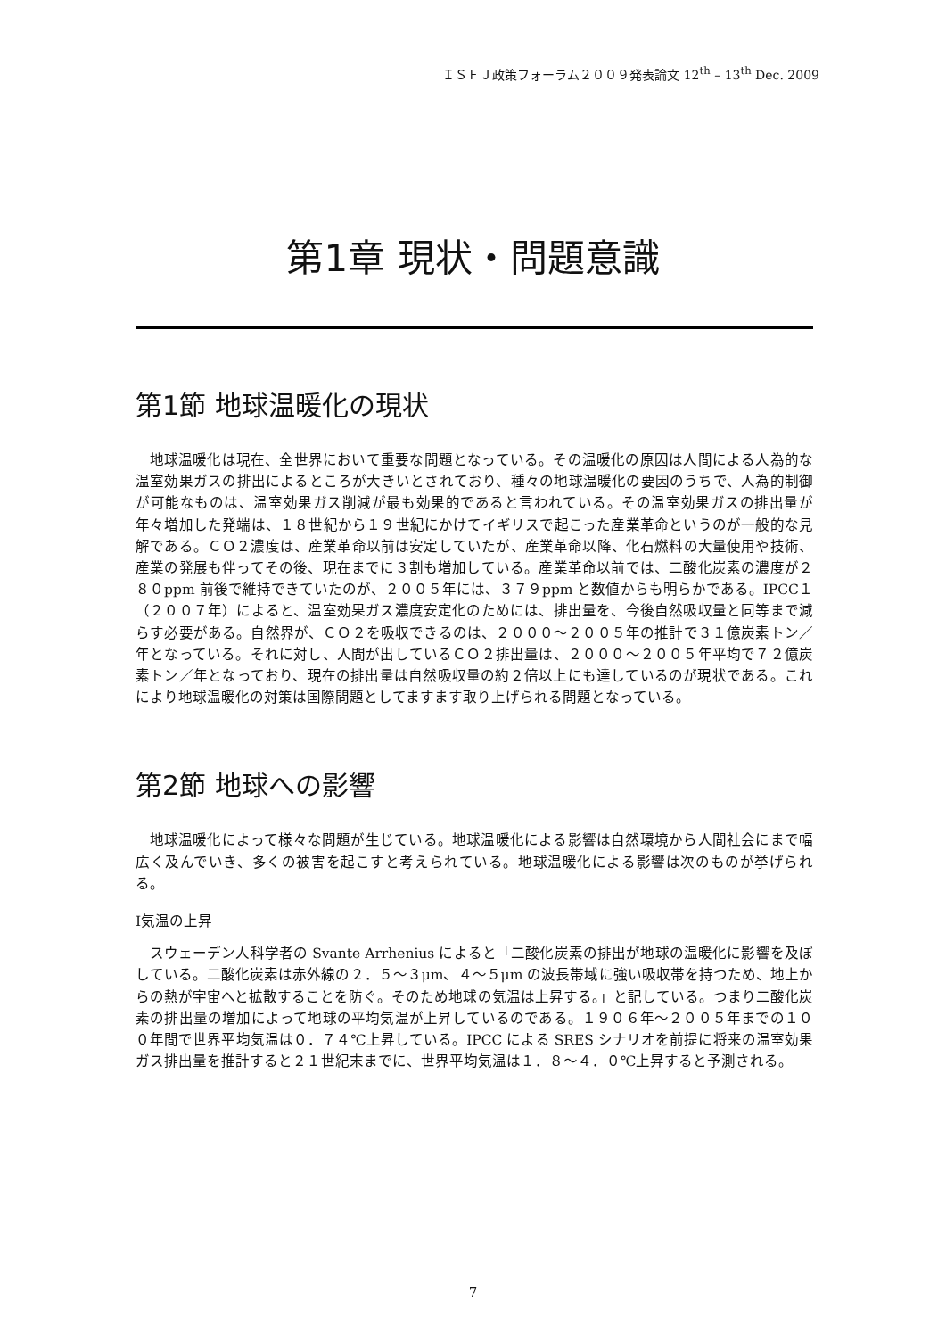ＩＳＦＪ政策フォーラム２００９発表論文 12<sup>th</sup> – 13<sup>th</sup> Dec. 2009
第1章 現状・問題意識
第1節 地球温暖化の現状
地球温暖化は現在、全世界において重要な問題となっている。その温暖化の原因は人間による人為的な温室効果ガスの排出によるところが大きいとされており、種々の地球温暖化の要因のうちで、人為的制御が可能なものは、温室効果ガス削減が最も効果的であると言われている。その温室効果ガスの排出量が年々増加した発端は、１８世紀から１９世紀にかけてイギリスで起こった産業革命というのが一般的な見解である。ＣＯ２濃度は、産業革命以前は安定していたが、産業革命以降、化石燃料の大量使用や技術、産業の発展も伴ってその後、現在までに３割も増加している。産業革命以前では、二酸化炭素の濃度が２８０ppm 前後で維持できていたのが、２００５年には、３７９ppm と数値からも明らかである。IPCC１（２００７年）によると、温室効果ガス濃度安定化のためには、排出量を、今後自然吸収量と同等まで減らす必要がある。自然界が、ＣＯ２を吸収できるのは、２０００～２００５年の推計で３１億炭素トン／年となっている。それに対し、人間が出しているＣＯ２排出量は、２０００～２００５年平均で７２億炭素トン／年となっており、現在の排出量は自然吸収量の約２倍以上にも達しているのが現状である。これにより地球温暖化の対策は国際問題としてますます取り上げられる問題となっている。
第2節 地球への影響
地球温暖化によって様々な問題が生じている。地球温暖化による影響は自然環境から人間社会にまで幅広く及んでいき、多くの被害を起こすと考えられている。地球温暖化による影響は次のものが挙げられる。
Ⅰ気温の上昇
スウェーデン人科学者の Svante Arrhenius によると「二酸化炭素の排出が地球の温暖化に影響を及ぼしている。二酸化炭素は赤外線の２．５～３μm、４～５μm の波長帯域に強い吸収帯を持つため、地上からの熱が宇宙へと拡散することを防ぐ。そのため地球の気温は上昇する。」と記している。つまり二酸化炭素の排出量の増加によって地球の平均気温が上昇しているのである。１９０６年～２００５年までの１００年間で世界平均気温は０．７４℃上昇している。IPCC による SRES シナリオを前提に将来の温室効果ガス排出量を推計すると２１世紀末までに、世界平均気温は１．８～４．０℃上昇すると予測される。
7